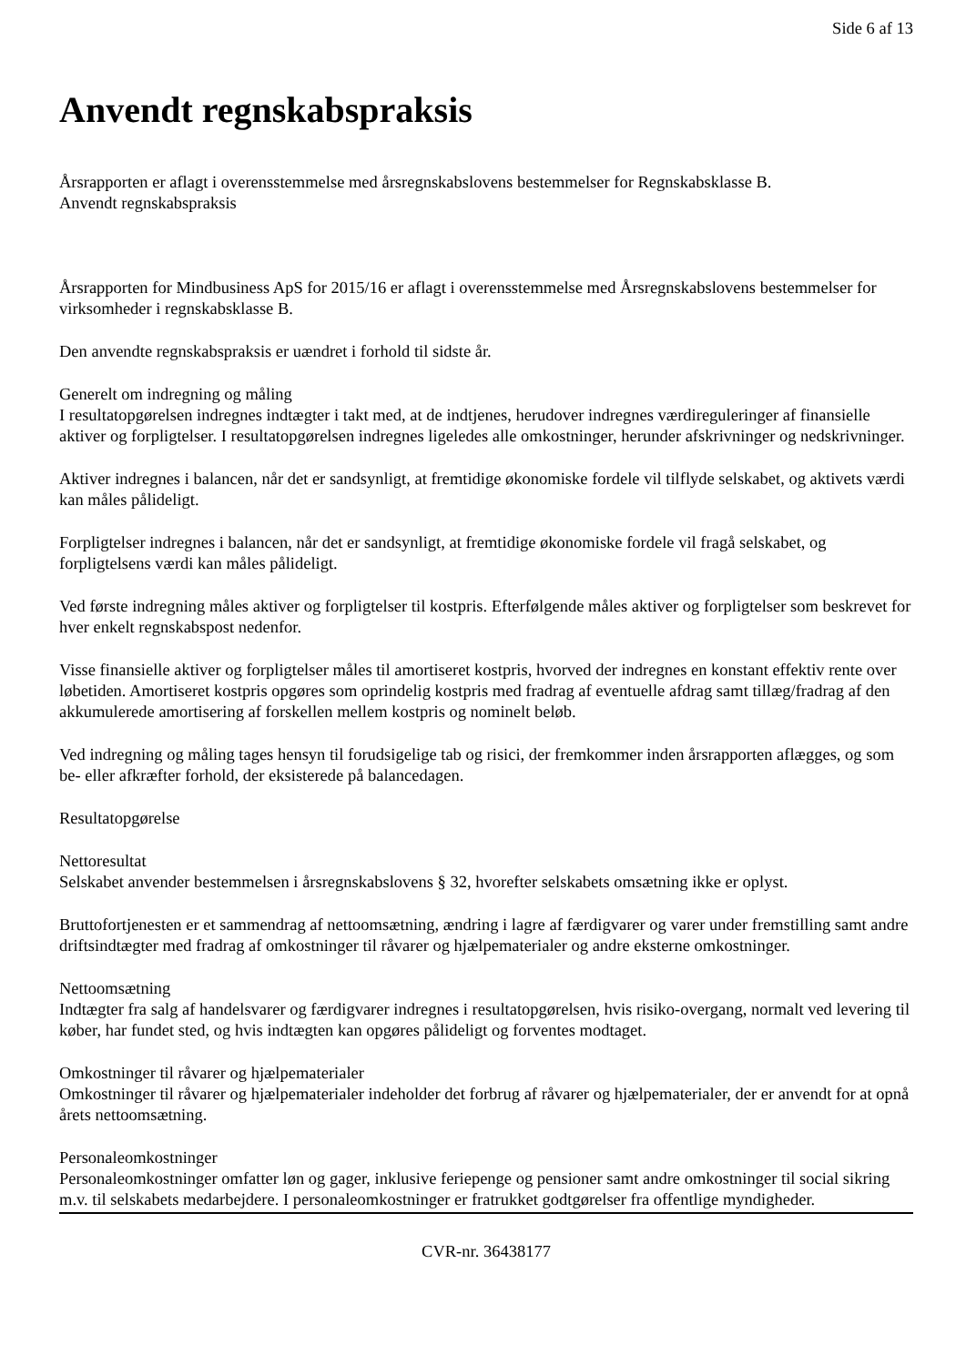Side 6 af 13
Anvendt regnskabspraksis
Årsrapporten er aflagt i overensstemmelse med årsregnskabslovens bestemmelser for Regnskabsklasse B.
Anvendt regnskabspraksis
Årsrapporten for Mindbusiness ApS for 2015/16 er aflagt i overensstemmelse med Årsregnskabslovens bestemmelser for virksomheder i regnskabsklasse B.
Den anvendte regnskabspraksis er uændret i forhold til sidste år.
Generelt om indregning og måling
I resultatopgørelsen indregnes indtægter i takt med, at de indtjenes, herudover indregnes værdireguleringer af finansielle aktiver og forpligtelser. I resultatopgørelsen indregnes ligeledes alle omkostninger, herunder afskrivninger og nedskrivninger.
Aktiver indregnes i balancen, når det er sandsynligt, at fremtidige økonomiske fordele vil tilflyde selskabet, og aktivets værdi kan måles pålideligt.
Forpligtelser indregnes i balancen, når det er sandsynligt, at fremtidige økonomiske fordele vil fragå selskabet, og forpligtelsens værdi kan måles pålideligt.
Ved første indregning måles aktiver og forpligtelser til kostpris. Efterfølgende måles aktiver og forpligtelser som beskrevet for hver enkelt regnskabspost nedenfor.
Visse finansielle aktiver og forpligtelser måles til amortiseret kostpris, hvorved der indregnes en konstant effektiv rente over løbetiden. Amortiseret kostpris opgøres som oprindelig kostpris med fradrag af eventuelle afdrag samt tillæg/fradrag af den akkumulerede amortisering af forskellen mellem kostpris og nominelt beløb.
Ved indregning og måling tages hensyn til forudsigelige tab og risici, der fremkommer inden årsrapporten aflægges, og som be- eller afkræfter forhold, der eksisterede på balancedagen.
Resultatopgørelse
Nettoresultat
Selskabet anvender bestemmelsen i årsregnskabslovens § 32, hvorefter selskabets omsætning ikke er oplyst.
Bruttofortjenesten er et sammendrag af nettoomsætning, ændring i lagre af færdigvarer og varer under fremstilling samt andre driftsindtægter med fradrag af omkostninger til råvarer og hjælpematerialer og andre eksterne omkostninger.
Nettoomsætning
Indtægter fra salg af handelsvarer og færdigvarer indregnes i resultatopgørelsen, hvis risiko-overgang, normalt ved levering til køber, har fundet sted, og hvis indtægten kan opgøres pålideligt og forventes modtaget.
Omkostninger til råvarer og hjælpematerialer
Omkostninger til råvarer og hjælpematerialer indeholder det forbrug af råvarer og hjælpematerialer, der er anvendt for at opnå årets nettoomsætning.
Personaleomkostninger
Personaleomkostninger omfatter løn og gager, inklusive feriepenge og pensioner samt andre omkostninger til social sikring m.v. til selskabets medarbejdere. I personaleomkostninger er fratrukket godtgørelser fra offentlige myndigheder.
CVR-nr. 36438177